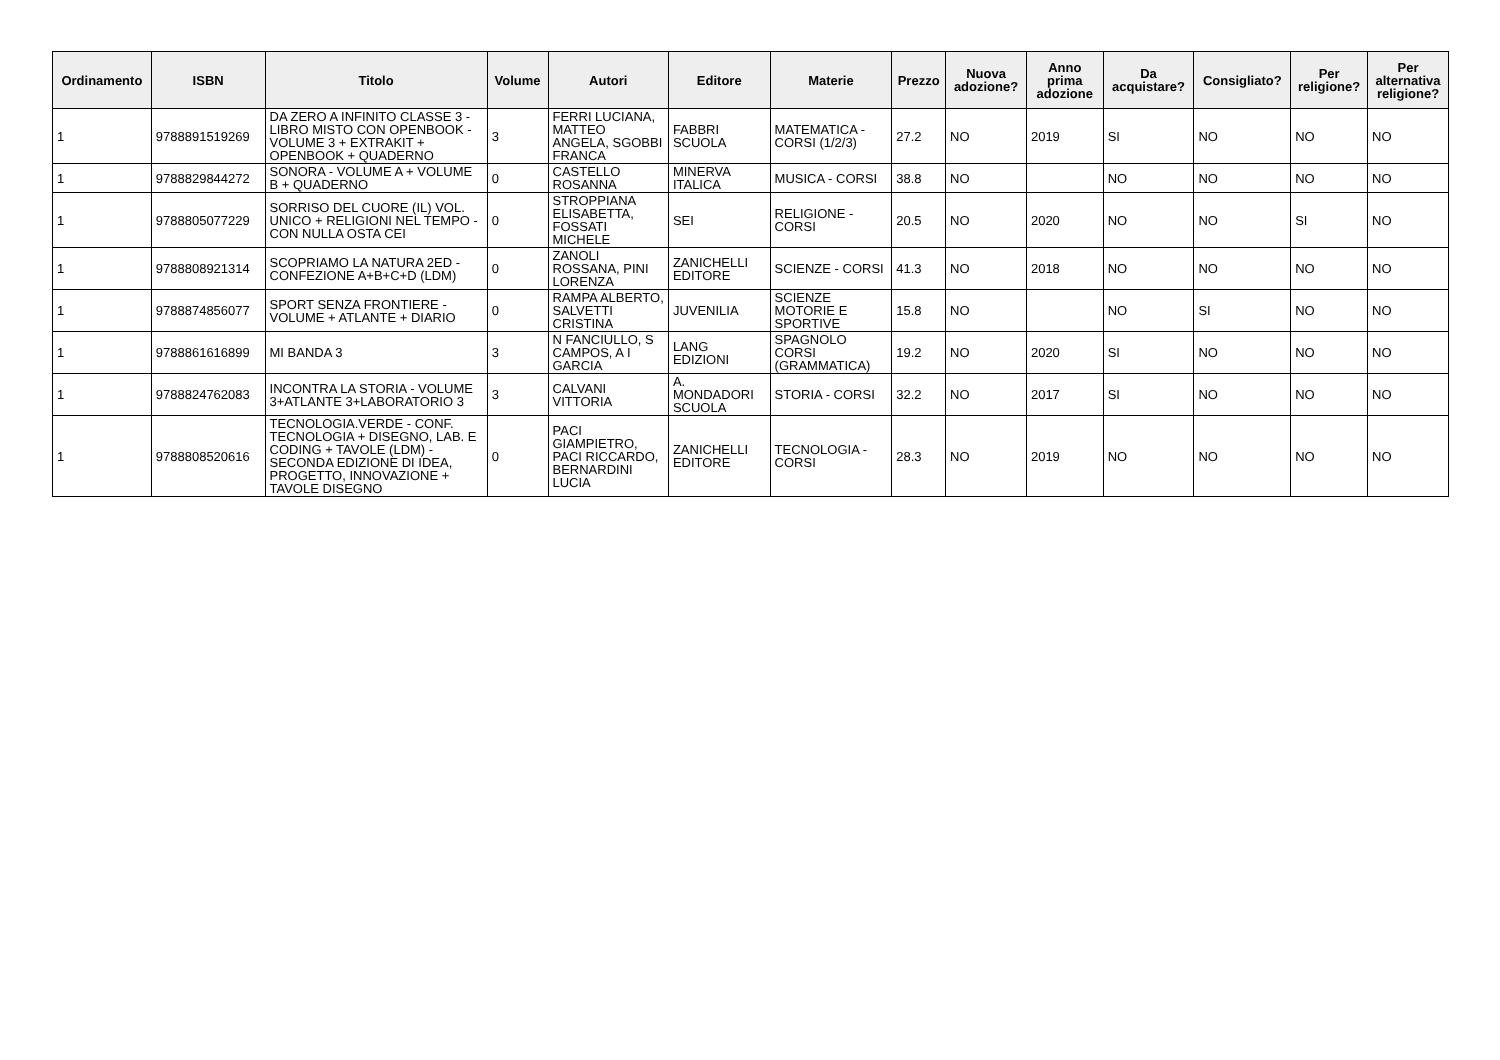| Ordinamento | ISBN | Titolo | Volume | Autori | Editore | Materie | Prezzo | Nuova adozione? | Anno prima adozione | Da acquistare? | Consigliato? | Per religione? | Per alternativa religione? |
| --- | --- | --- | --- | --- | --- | --- | --- | --- | --- | --- | --- | --- | --- |
| 1 | 9788891519269 | DA ZERO A INFINITO CLASSE 3 - LIBRO MISTO CON OPENBOOK - VOLUME 3 + EXTRAKIT + OPENBOOK + QUADERNO | 3 | FERRI LUCIANA, MATTEO ANGELA, SGOBBI FRANCA | FABBRI SCUOLA | MATEMATICA - CORSI (1/2/3) | 27.2 | NO | 2019 | SI | NO | NO | NO |
| 1 | 9788829844272 | SONORA - VOLUME A + VOLUME B + QUADERNO | 0 | CASTELLO ROSANNA | MINERVA ITALICA | MUSICA - CORSI | 38.8 | NO | | NO | NO | NO | NO |
| 1 | 9788805077229 | SORRISO DEL CUORE (IL) VOL. UNICO + RELIGIONI NEL TEMPO - CON NULLA OSTA CEI | 0 | STROPPIANA ELISABETTA, FOSSATI MICHELE | SEI | RELIGIONE - CORSI | 20.5 | NO | 2020 | NO | NO | SI | NO |
| 1 | 9788808921314 | SCOPRIAMO LA NATURA 2ED - CONFEZIONE A+B+C+D (LDM) | 0 | ZANOLI ROSSANA, PINI LORENZA | ZANICHELLI EDITORE | SCIENZE - CORSI | 41.3 | NO | 2018 | NO | NO | NO | NO |
| 1 | 9788874856077 | SPORT SENZA FRONTIERE - VOLUME + ATLANTE + DIARIO | 0 | RAMPA ALBERTO, SALVETTI CRISTINA | JUVENILIA | SCIENZE MOTORIE E SPORTIVE | 15.8 | NO | | NO | SI | NO | NO |
| 1 | 9788861616899 | MI BANDA 3 | 3 | N FANCIULLO, S CAMPOS, A I GARCIA | LANG EDIZIONI | SPAGNOLO CORSI (GRAMMATICA) | 19.2 | NO | 2020 | SI | NO | NO | NO |
| 1 | 9788824762083 | INCONTRA LA STORIA - VOLUME 3+ATLANTE 3+LABORATORIO 3 | 3 | CALVANI VITTORIA | A. MONDADORI SCUOLA | STORIA - CORSI | 32.2 | NO | 2017 | SI | NO | NO | NO |
| 1 | 9788808520616 | TECNOLOGIA.VERDE - CONF. TECNOLOGIA + DISEGNO, LAB. E CODING + TAVOLE (LDM) - SECONDA EDIZIONE DI IDEA, PROGETTO, INNOVAZIONE + TAVOLE DISEGNO | 0 | PACI GIAMPIETRO, PACI RICCARDO, BERNARDINI LUCIA | ZANICHELLI EDITORE | TECNOLOGIA - CORSI | 28.3 | NO | 2019 | NO | NO | NO | NO |